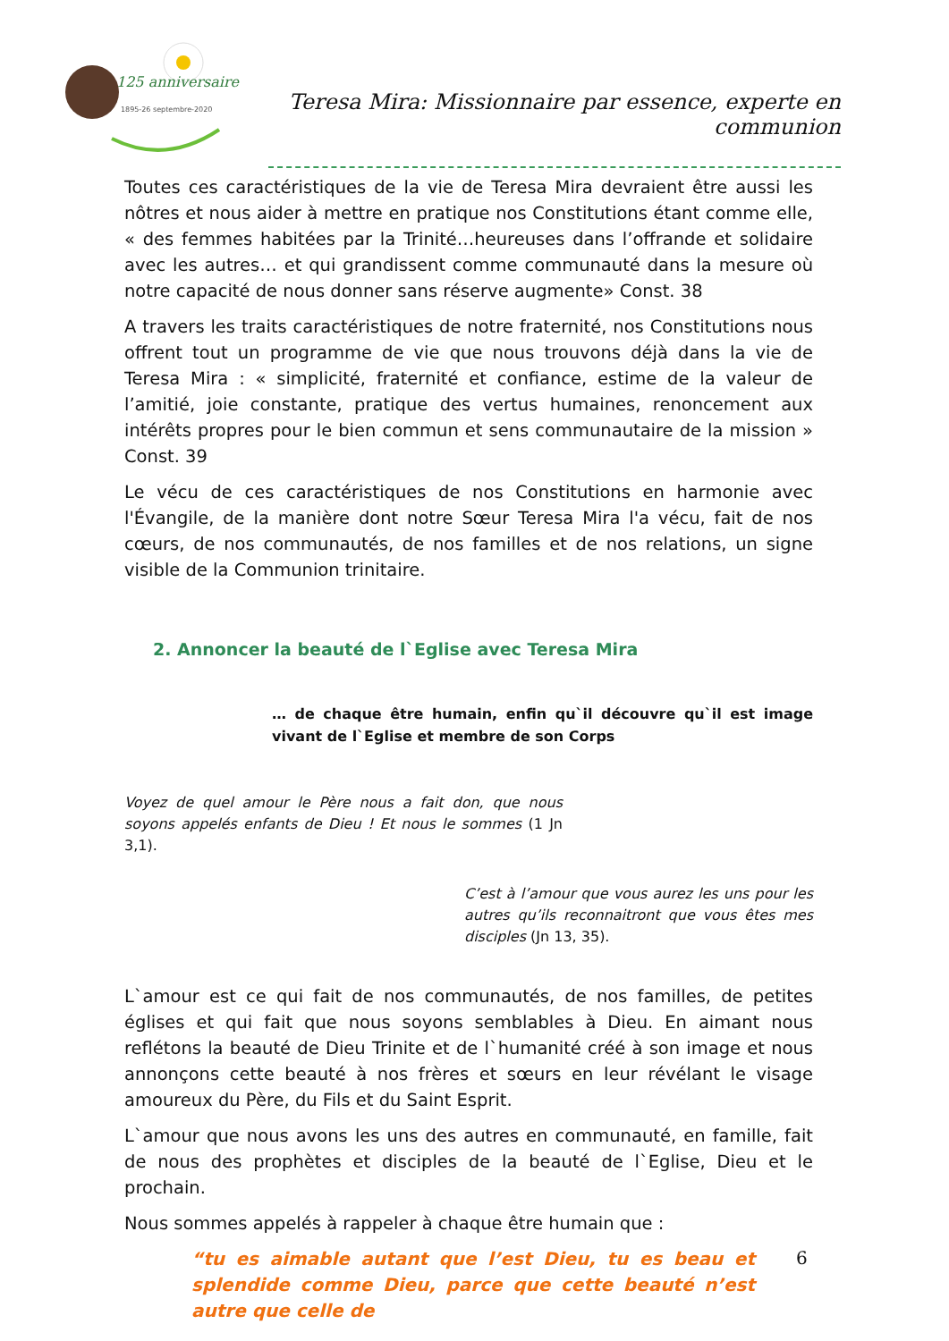125 anniversaire
1895-26 septembre-2020
Teresa Mira: Missionnaire par essence, experte en communion
Toutes ces caractéristiques de la vie de Teresa Mira devraient être aussi les nôtres et nous aider à mettre en pratique nos Constitutions étant comme elle, « des femmes habitées par la Trinité…heureuses dans l’offrande et solidaire avec les autres… et qui grandissent comme communauté dans la mesure où notre capacité de nous donner sans réserve augmente» Const. 38
A travers les traits caractéristiques de notre fraternité, nos Constitutions nous offrent tout un programme de vie que nous trouvons déjà dans la vie de Teresa Mira : « simplicité, fraternité et confiance, estime de la valeur de l’amitié, joie constante, pratique des vertus humaines, renoncement aux intérêts propres pour le bien commun et sens communautaire de la mission » Const. 39
Le vécu de ces caractéristiques de nos Constitutions en harmonie avec l'Évangile, de la manière dont notre Sœur Teresa Mira l'a vécu, fait de nos cœurs, de nos communautés, de nos familles et de nos relations, un signe visible de la Communion trinitaire.
2. Annoncer la beauté de l`Eglise avec Teresa Mira
… de chaque être humain, enfin qu`il découvre qu`il est image vivant de l`Eglise et membre de son Corps
Voyez de quel amour le Père nous a fait don, que nous soyons appelés enfants de Dieu ! Et nous le sommes (1 Jn 3,1).
C’est à l’amour que vous aurez les uns pour les autres qu’ils reconnaitront que vous êtes mes disciples (Jn 13, 35).
L`amour est ce qui fait de nos communautés, de nos familles, de petites églises et qui fait que nous soyons semblables à Dieu. En aimant nous reflétons la beauté de Dieu Trinite et de l`humanité créé à son image et nous annonçons cette beauté à nos frères et sœurs en leur révélant le visage amoureux du Père, du Fils et du Saint Esprit.
L`amour que nous avons les uns des autres en communauté, en famille, fait de nous des prophètes et disciples de la beauté de l`Eglise, Dieu et le prochain.
Nous sommes appelés à rappeler à chaque être humain que :
“tu es aimable autant que l’est Dieu, tu es beau et splendide comme Dieu, parce que cette beauté n’est autre que celle de
6